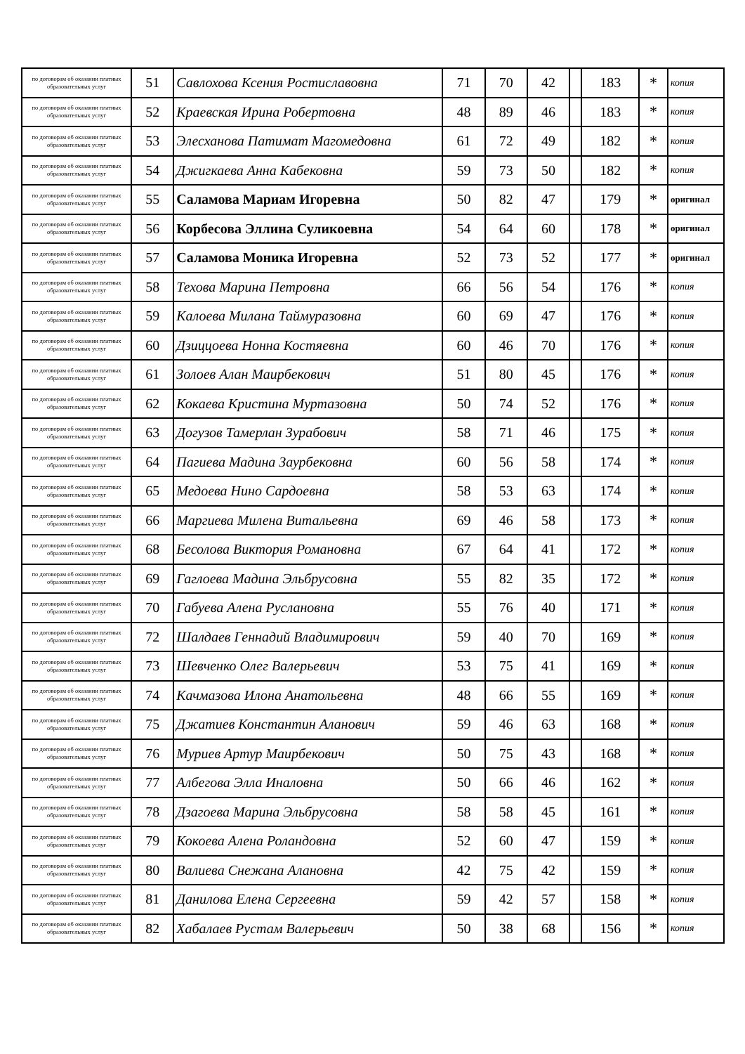| по договорам об оказании платных образовательных услуг | 51 | Савлохова Ксения Ростиславовна | 71 | 70 | 42 | | 183 | * | копия |
| по договорам об оказании платных образовательных услуг | 52 | Краевская Ирина Робертовна | 48 | 89 | 46 | | 183 | * | копия |
| по договорам об оказании платных образовательных услуг | 53 | Элесханова Патимат Магомедовна | 61 | 72 | 49 | | 182 | * | копия |
| по договорам об оказании платных образовательных услуг | 54 | Джигкаева Анна Кабековна | 59 | 73 | 50 | | 182 | * | копия |
| по договорам об оказании платных образовательных услуг | 55 | Саламова Мариам Игоревна | 50 | 82 | 47 | | 179 | * | оригинал |
| по договорам об оказании платных образовательных услуг | 56 | Корбесова Эллина Суликоевна | 54 | 64 | 60 | | 178 | * | оригинал |
| по договорам об оказании платных образовательных услуг | 57 | Саламова Моника Игоревна | 52 | 73 | 52 | | 177 | * | оригинал |
| по договорам об оказании платных образовательных услуг | 58 | Техова Марина Петровна | 66 | 56 | 54 | | 176 | * | копия |
| по договорам об оказании платных образовательных услуг | 59 | Калоева Милана Таймуразовна | 60 | 69 | 47 | | 176 | * | копия |
| по договорам об оказании платных образовательных услуг | 60 | Дзиццоева Нонна Костяевна | 60 | 46 | 70 | | 176 | * | копия |
| по договорам об оказании платных образовательных услуг | 61 | Золоев Алан Маирбекович | 51 | 80 | 45 | | 176 | * | копия |
| по договорам об оказании платных образовательных услуг | 62 | Кокаева Кристина Муртазовна | 50 | 74 | 52 | | 176 | * | копия |
| по договорам об оказании платных образовательных услуг | 63 | Догузов Тамерлан Зурабович | 58 | 71 | 46 | | 175 | * | копия |
| по договорам об оказании платных образовательных услуг | 64 | Пагиева Мадина Заурбековна | 60 | 56 | 58 | | 174 | * | копия |
| по договорам об оказании платных образовательных услуг | 65 | Медоева Нино Сардоевна | 58 | 53 | 63 | | 174 | * | копия |
| по договорам об оказании платных образовательных услуг | 66 | Маргиева Милена Витальевна | 69 | 46 | 58 | | 173 | * | копия |
| по договорам об оказании платных образовательных услуг | 68 | Бесолова Виктория Романовна | 67 | 64 | 41 | | 172 | * | копия |
| по договорам об оказании платных образовательных услуг | 69 | Гаглоева Мадина Эльбрусовна | 55 | 82 | 35 | | 172 | * | копия |
| по договорам об оказании платных образовательных услуг | 70 | Габуева Алена Руслановна | 55 | 76 | 40 | | 171 | * | копия |
| по договорам об оказании платных образовательных услуг | 72 | Шалдаев Геннадий Владимирович | 59 | 40 | 70 | | 169 | * | копия |
| по договорам об оказании платных образовательных услуг | 73 | Шевченко Олег Валерьевич | 53 | 75 | 41 | | 169 | * | копия |
| по договорам об оказании платных образовательных услуг | 74 | Качмазова Илона Анатольевна | 48 | 66 | 55 | | 169 | * | копия |
| по договорам об оказании платных образовательных услуг | 75 | Джатиев Константин Аланович | 59 | 46 | 63 | | 168 | * | копия |
| по договорам об оказании платных образовательных услуг | 76 | Муриев Артур Маирбекович | 50 | 75 | 43 | | 168 | * | копия |
| по договорам об оказании платных образовательных услуг | 77 | Албегова Элла Иналовна | 50 | 66 | 46 | | 162 | * | копия |
| по договорам об оказании платных образовательных услуг | 78 | Дзагоева Марина Эльбрусовна | 58 | 58 | 45 | | 161 | * | копия |
| по договорам об оказании платных образовательных услуг | 79 | Кокоева Алена Роландовна | 52 | 60 | 47 | | 159 | * | копия |
| по договорам об оказании платных образовательных услуг | 80 | Валиева Снежана Алановна | 42 | 75 | 42 | | 159 | * | копия |
| по договорам об оказании платных образовательных услуг | 81 | Данилова Елена Сергеевна | 59 | 42 | 57 | | 158 | * | копия |
| по договорам об оказании платных образовательных услуг | 82 | Хабалаев Рустам Валерьевич | 50 | 38 | 68 | | 156 | * | копия |